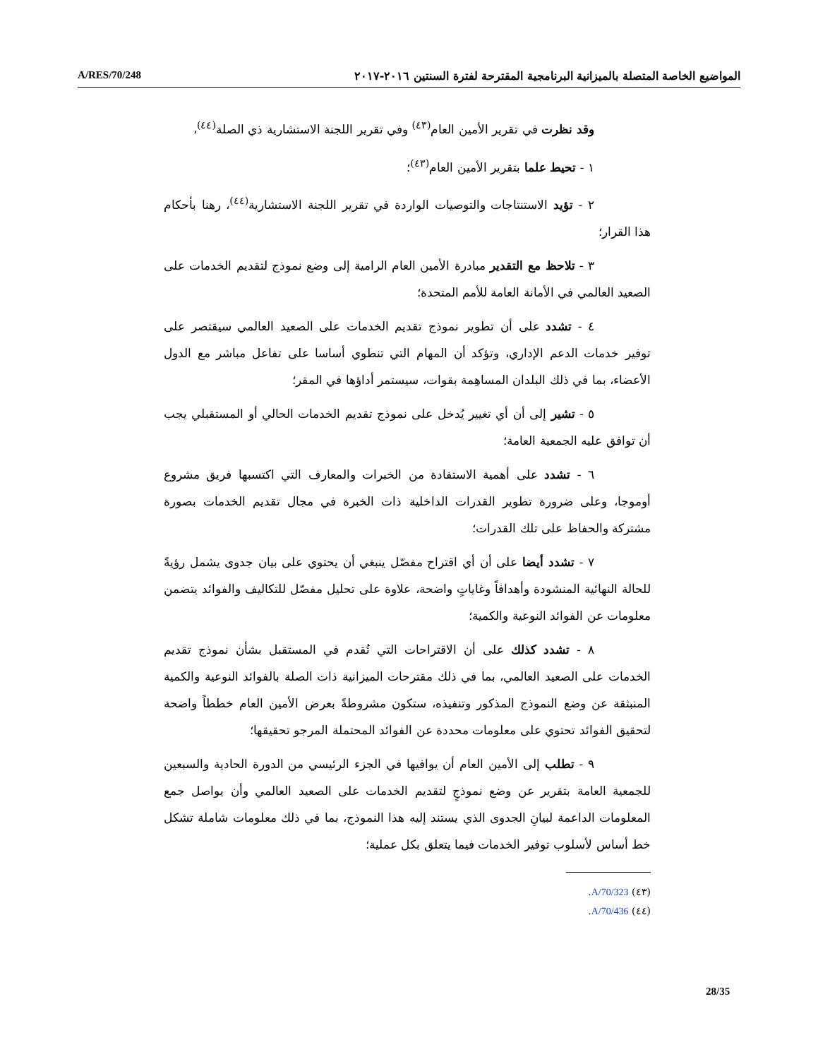A/RES/70/248 المواضيع الخاصة المتصلة بالميزانية البرنامجية المقترحة لفترة السنتين ٢٠١٦-٢٠١٧
وقد نظرت في تقرير الأمين العام<sup>(٤٣)</sup> وفي تقرير اللجنة الاستشارية ذي الصلة<sup>(٤٤)</sup>،
١ - تحيط علما بتقرير الأمين العام<sup>(٤٣)</sup>؛
٢ - تؤيد الاستنتاجات والتوصيات الواردة في تقرير اللجنة الاستشارية<sup>(٤٤)</sup>، رهنا بأحكام هذا القرار؛
٣ - تلاحظ مع التقدير مبادرة الأمين العام الرامية إلى وضع نموذج لتقديم الخدمات على الصعيد العالمي في الأمانة العامة للأمم المتحدة؛
٤ - تشدد على أن تطوير نموذج تقديم الخدمات على الصعيد العالمي سيقتصر على توفير خدمات الدعم الإداري، وتؤكد أن المهام التي تنطوي أساسا على تفاعل مباشر مع الدول الأعضاء، بما في ذلك البلدان المساهِمة بقوات، سيستمر أداؤها في المقر؛
٥ - تشير إلى أن أي تغيير يُدخل على نموذج تقديم الخدمات الحالي أو المستقبلي يجب أن توافق عليه الجمعية العامة؛
٦ - تشدد على أهمية الاستفادة من الخبرات والمعارف التي اكتسبها فريق مشروع أوموجا، وعلى ضرورة تطوير القدرات الداخلية ذات الخبرة في مجال تقديم الخدمات بصورة مشتركة والحفاظ على تلك القدرات؛
٧ - تشدد أيضا على أن أي اقتراح مفصّل ينبغي أن يحتوي على بيان جدوى يشمل رؤيةً للحالة النهائية المنشودة وأهدافاً وغاياتٍ واضحة، علاوة على تحليل مفصّل للتكاليف والفوائد يتضمن معلومات عن الفوائد النوعية والكمية؛
٨ - تشدد كذلك على أن الاقتراحات التي تُقدم في المستقبل بشأن نموذج تقديم الخدمات على الصعيد العالمي، بما في ذلك مقترحات الميزانية ذات الصلة بالفوائد النوعية والكمية المنبثقة عن وضع النموذج المذكور وتنفيذه، ستكون مشروطةً بعرض الأمين العام خططاً واضحة لتحقيق الفوائد تحتوي على معلومات محددة عن الفوائد المحتملة المرجو تحقيقها؛
٩ - تطلب إلى الأمين العام أن يوافيها في الجزء الرئيسي من الدورة الحادية والسبعين للجمعية العامة بتقرير عن وضع نموذجٍ لتقديم الخدمات على الصعيد العالمي وأن يواصل جمع المعلومات الداعمة لبيانِ الجدوى الذي يستند إليه هذا النموذج، بما في ذلك معلومات شاملة تشكل خط أساس لأسلوب توفير الخدمات فيما يتعلق بكل عملية؛
(٤٣) A/70/323.
(٤٤) A/70/436.
28/35